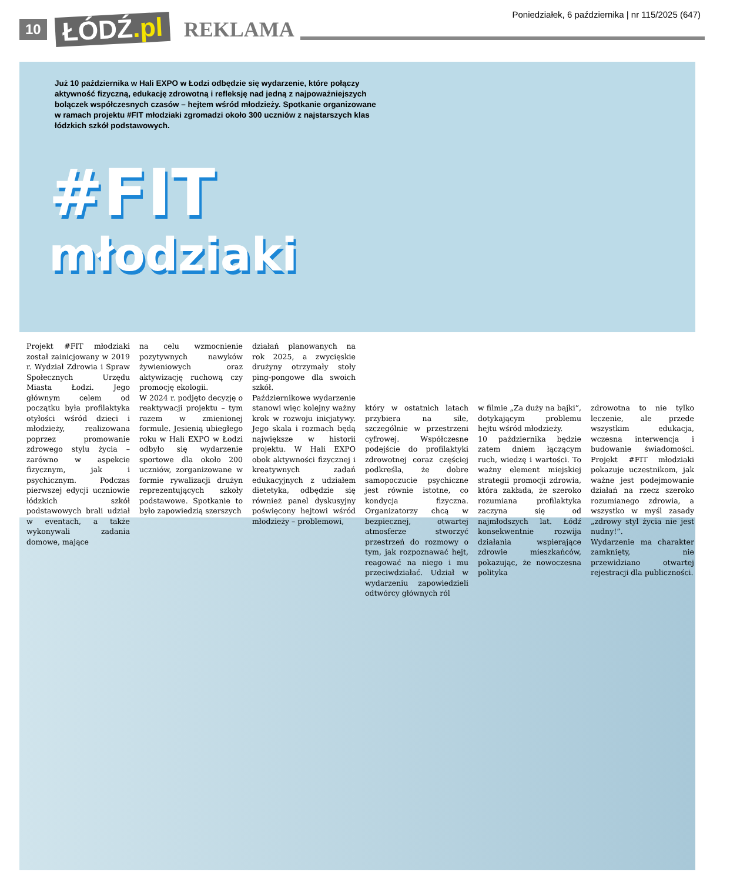10 ŁÓDŹ.pl REKLAMA
Poniedziałek, 6 października | nr 115/2025 (647)
Już 10 października w Hali EXPO w Łodzi odbędzie się wydarzenie, które połączy aktywność fizyczną, edukację zdrowotną i refleksję nad jedną z najpoważniejszych bolączek współczesnych czasów – hejtem wśród młodzieży. Spotkanie organizowane w ramach projektu #FIT młodziaki zgromadzi około 300 uczniów z najstarszych klas łódzkich szkół podstawowych.
#FIT
młodziaki
Projekt #FIT młodziaki został zainicjowany w 2019 r. Wydział Zdrowia i Spraw Społecznych Urzędu Miasta Łodzi. Jego głównym celem od początku była profilaktyka otyłości wśród dzieci i młodzieży, realizowana poprzez promowanie zdrowego stylu życia – zarówno w aspekcie fizycznym, jak i psychicznym. Podczas pierwszej edycji uczniowie łódzkich szkół podstawowych brali udział w eventach, a także wykonywali zadania domowe, mające
na celu wzmocnienie pozytywnych nawyków żywieniowych oraz aktywizację ruchową czy promocję ekologii.
W 2024 r. podjęto decyzję o reaktywacji projektu – tym razem w zmienionej formule. Jesienią ubiegłego roku w Hali EXPO w Łodzi odbyło się wydarzenie sportowe dla około 200 uczniów, zorganizowane w formie rywalizacji drużyn reprezentujących szkoły podstawowe. Spotkanie to było zapowiedzią szerszych
działań planowanych na rok 2025, a zwycięskie drużyny otrzymały stoły ping-pongowe dla swoich szkół.
Październikowe wydarzenie stanowi więc kolejny ważny krok w rozwoju inicjatywy. Jego skala i rozmach będą największe w historii projektu. W Hali EXPO obok aktywności fizycznej i kreatywnych zadań edukacyjnych z udziałem dietetyka, odbędzie się również panel dyskusyjny poświęcony hejtowi wśród młodzieży – problemowi,
który w ostatnich latach przybiera na sile, szczególnie w przestrzeni cyfrowej. Współczesne podejście do profilaktyki zdrowotnej coraz częściej podkreśla, że dobre samopoczucie psychiczne jest równie istotne, co kondycja fizyczna. Organizatorzy chcą w bezpiecznej, otwartej atmosferze stworzyć przestrzeń do rozmowy o tym, jak rozpoznawać hejt, reagować na niego i mu przeciwdziałać. Udział w wydarzeniu zapowiedzieli odtwórcy głównych ról
w filmie „Za duży na bajki”, dotykającym problemu hejtu wśród młodzieży.
10 października będzie zatem dniem łączącym ruch, wiedzę i wartości. To ważny element miejskiej strategii promocji zdrowia, która zakłada, że szeroko rozumiana profilaktyka zaczyna się od najmłodszych lat. Łódź konsekwentnie rozwija działania wspierające zdrowie mieszkańców, pokazując, że nowoczesna polityka
zdrowotna to nie tylko leczenie, ale przede wszystkim edukacja, wczesna interwencja i budowanie świadomości. Projekt #FIT młodziaki pokazuje uczestnikom, jak ważne jest podejmowanie działań na rzecz szeroko rozumianego zdrowia, a wszystko w myśl zasady „zdrowy styl życia nie jest nudny!”.
Wydarzenie ma charakter zamknięty, nie przewidziano otwartej rejestracji dla publiczności.